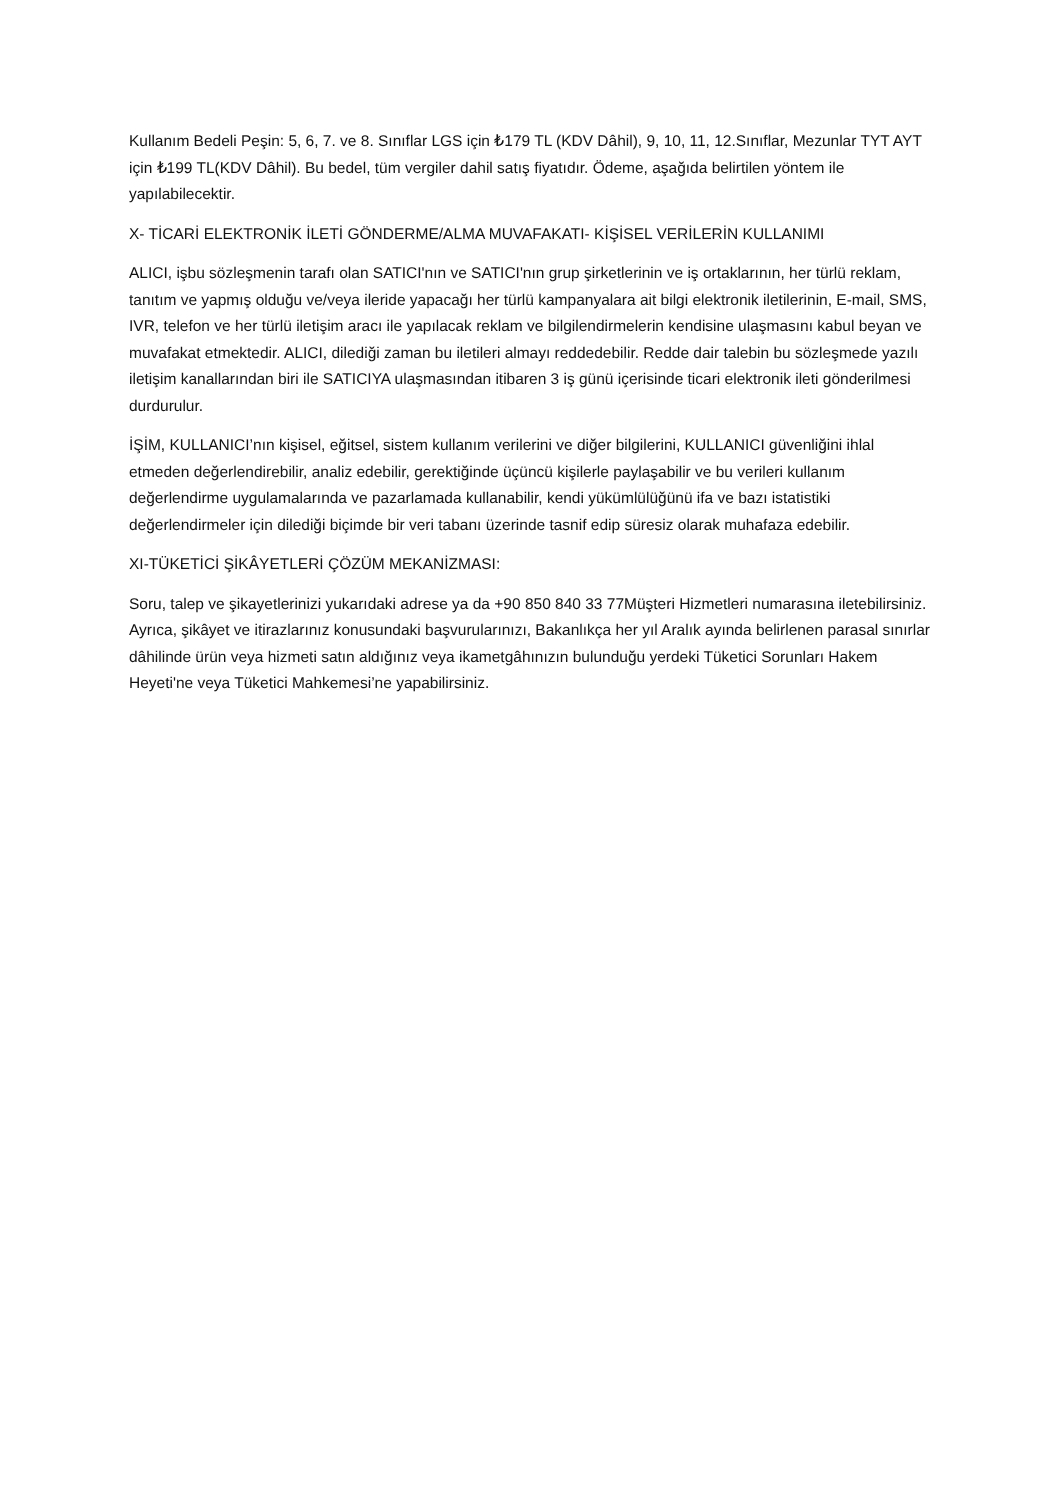Kullanım Bedeli Peşin: 5, 6, 7. ve 8. Sınıflar LGS için ₺179 TL (KDV Dâhil), 9, 10, 11, 12.Sınıflar, Mezunlar TYT AYT için ₺199 TL(KDV Dâhil). Bu bedel, tüm vergiler dahil satış fiyatıdır. Ödeme, aşağıda belirtilen yöntem ile yapılabilecektir.
X- TİCARİ ELEKTRONİK İLETİ GÖNDERME/ALMA MUVAFAKATI- KİŞİSEL VERİLERİN KULLANIMI
ALICI, işbu sözleşmenin tarafı olan SATICI'nın ve SATICI'nın grup şirketlerinin ve iş ortaklarının, her türlü reklam, tanıtım ve yapmış olduğu ve/veya ileride yapacağı her türlü kampanyalara ait bilgi elektronik iletilerinin, E-mail, SMS, IVR, telefon ve her türlü iletişim aracı ile yapılacak reklam ve bilgilendirmelerin kendisine ulaşmasını kabul beyan ve muvafakat etmektedir. ALICI, dilediği zaman bu iletileri almayı reddedebilir. Redde dair talebin bu sözleşmede yazılı iletişim kanallarından biri ile SATICIYA ulaşmasından itibaren 3 iş günü içerisinde ticari elektronik ileti gönderilmesi durdurulur.
İŞİM, KULLANICI’nın kişisel, eğitsel, sistem kullanım verilerini ve diğer bilgilerini, KULLANICI güvenliğini ihlal etmeden değerlendirebilir, analiz edebilir, gerektiğinde üçüncü kişilerle paylaşabilir ve bu verileri kullanım değerlendirme uygulamalarında ve pazarlamada kullanabilir, kendi yükümlülüğünü ifa ve bazı istatistiki değerlendirmeler için dilediği biçimde bir veri tabanı üzerinde tasnif edip süresiz olarak muhafaza edebilir.
XI-TÜKETİCİ ŞİKÂYETLERİ ÇÖZÜM MEKANİZMASI:
Soru, talep ve şikayetlerinizi yukarıdaki adrese ya da +90 850 840 33 77Müşteri Hizmetleri numarasına iletebilirsiniz. Ayrıca, şikâyet ve itirazlarınız konusundaki başvurularınızı, Bakanlıkça her yıl Aralık ayında belirlenen parasal sınırlar dâhilinde ürün veya hizmeti satın aldığınız veya ikametgâhınızın bulunduğu yerdeki Tüketici Sorunları Hakem Heyeti'ne veya Tüketici Mahkemesi’ne yapabilirsiniz.